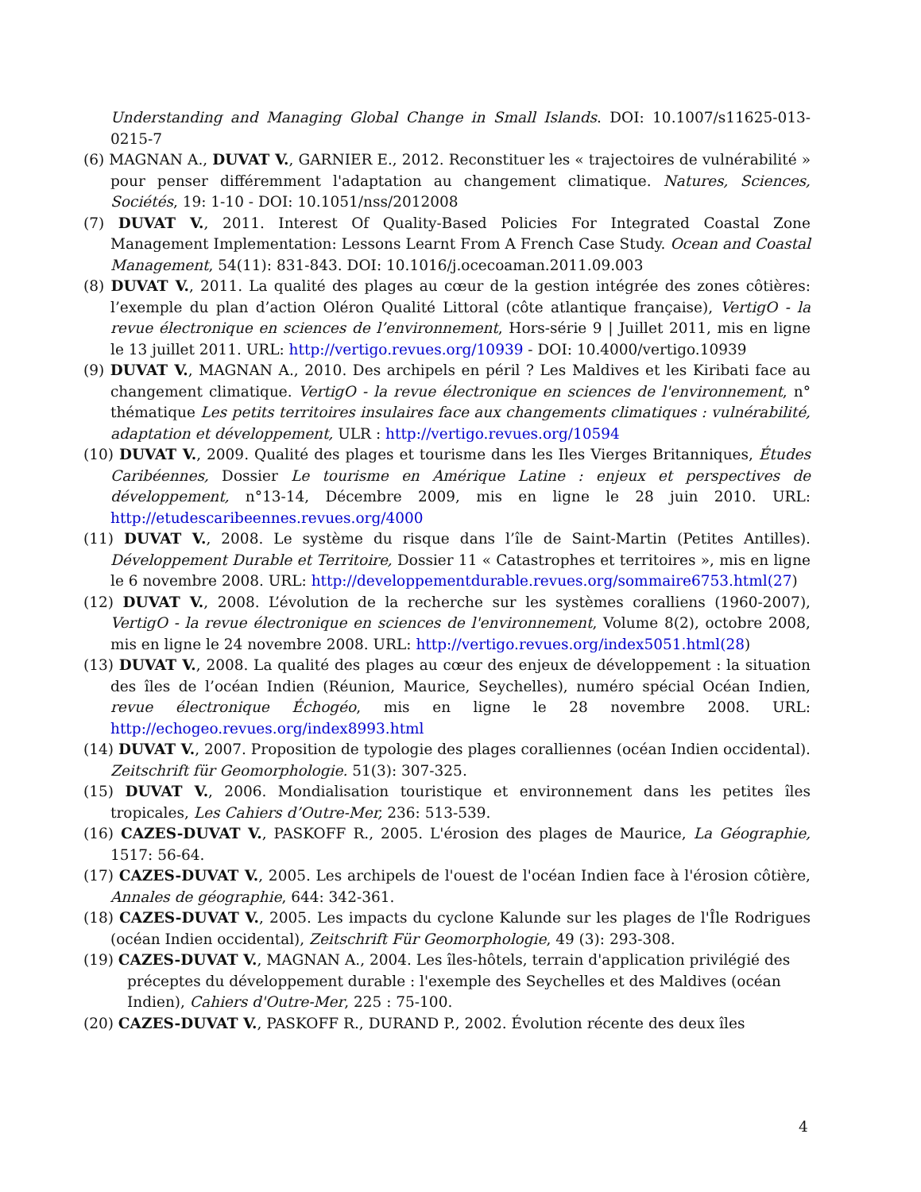Understanding and Managing Global Change in Small Islands. DOI: 10.1007/s11625-013-0215-7
(6) MAGNAN A., DUVAT V., GARNIER E., 2012. Reconstituer les « trajectoires de vulnérabilité » pour penser différemment l'adaptation au changement climatique. Natures, Sciences, Sociétés, 19: 1-10 - DOI: 10.1051/nss/2012008
(7) DUVAT V., 2011. Interest Of Quality-Based Policies For Integrated Coastal Zone Management Implementation: Lessons Learnt From A French Case Study. Ocean and Coastal Management, 54(11): 831-843. DOI: 10.1016/j.ocecoaman.2011.09.003
(8) DUVAT V., 2011. La qualité des plages au cœur de la gestion intégrée des zones côtières: l’exemple du plan d’action Oléron Qualité Littoral (côte atlantique française), VertigO - la revue électronique en sciences de l’environnement, Hors-série 9 | Juillet 2011, mis en ligne le 13 juillet 2011. URL: http://vertigo.revues.org/10939 - DOI: 10.4000/vertigo.10939
(9) DUVAT V., MAGNAN A., 2010. Des archipels en péril ? Les Maldives et les Kiribati face au changement climatique. VertigO - la revue électronique en sciences de l'environnement, n° thématique Les petits territoires insulaires face aux changements climatiques : vulnérabilité, adaptation et développement, ULR : http://vertigo.revues.org/10594
(10) DUVAT V., 2009. Qualité des plages et tourisme dans les Iles Vierges Britanniques, Études Caribéennes, Dossier Le tourisme en Amérique Latine : enjeux et perspectives de développement, n°13-14, Décembre 2009, mis en ligne le 28 juin 2010. URL: http://etudescaribeennes.revues.org/4000
(11) DUVAT V., 2008. Le système du risque dans l’île de Saint-Martin (Petites Antilles). Développement Durable et Territoire, Dossier 11 « Catastrophes et territoires », mis en ligne le 6 novembre 2008. URL: http://developpementdurable.revues.org/sommaire6753.html(27)
(12) DUVAT V., 2008. L’évolution de la recherche sur les systèmes coralliens (1960-2007), VertigO - la revue électronique en sciences de l'environnement, Volume 8(2), octobre 2008, mis en ligne le 24 novembre 2008. URL: http://vertigo.revues.org/index5051.html(28)
(13) DUVAT V., 2008. La qualité des plages au cœur des enjeux de développement : la situation des îles de l’océan Indien (Réunion, Maurice, Seychelles), numéro spécial Océan Indien, revue électronique Échogéo, mis en ligne le 28 novembre 2008. URL: http://echogeo.revues.org/index8993.html
(14) DUVAT V., 2007. Proposition de typologie des plages coralliennes (océan Indien occidental). Zeitschrift für Geomorphologie. 51(3): 307-325.
(15) DUVAT V., 2006. Mondialisation touristique et environnement dans les petites îles tropicales, Les Cahiers d’Outre-Mer, 236: 513-539.
(16) CAZES-DUVAT V., PASKOFF R., 2005. L'érosion des plages de Maurice, La Géographie, 1517: 56-64.
(17) CAZES-DUVAT V., 2005. Les archipels de l'ouest de l'océan Indien face à l'érosion côtière, Annales de géographie, 644: 342-361.
(18) CAZES-DUVAT V., 2005. Les impacts du cyclone Kalunde sur les plages de l'Île Rodrigues (océan Indien occidental), Zeitschrift Für Geomorphologie, 49 (3): 293-308.
(19) CAZES-DUVAT V., MAGNAN A., 2004. Les îles-hôtels, terrain d'application privilégié des préceptes du développement durable : l'exemple des Seychelles et des Maldives (océan Indien), Cahiers d'Outre-Mer, 225 : 75-100.
(20) CAZES-DUVAT V., PASKOFF R., DURAND P., 2002. Évolution récente des deux îles
4